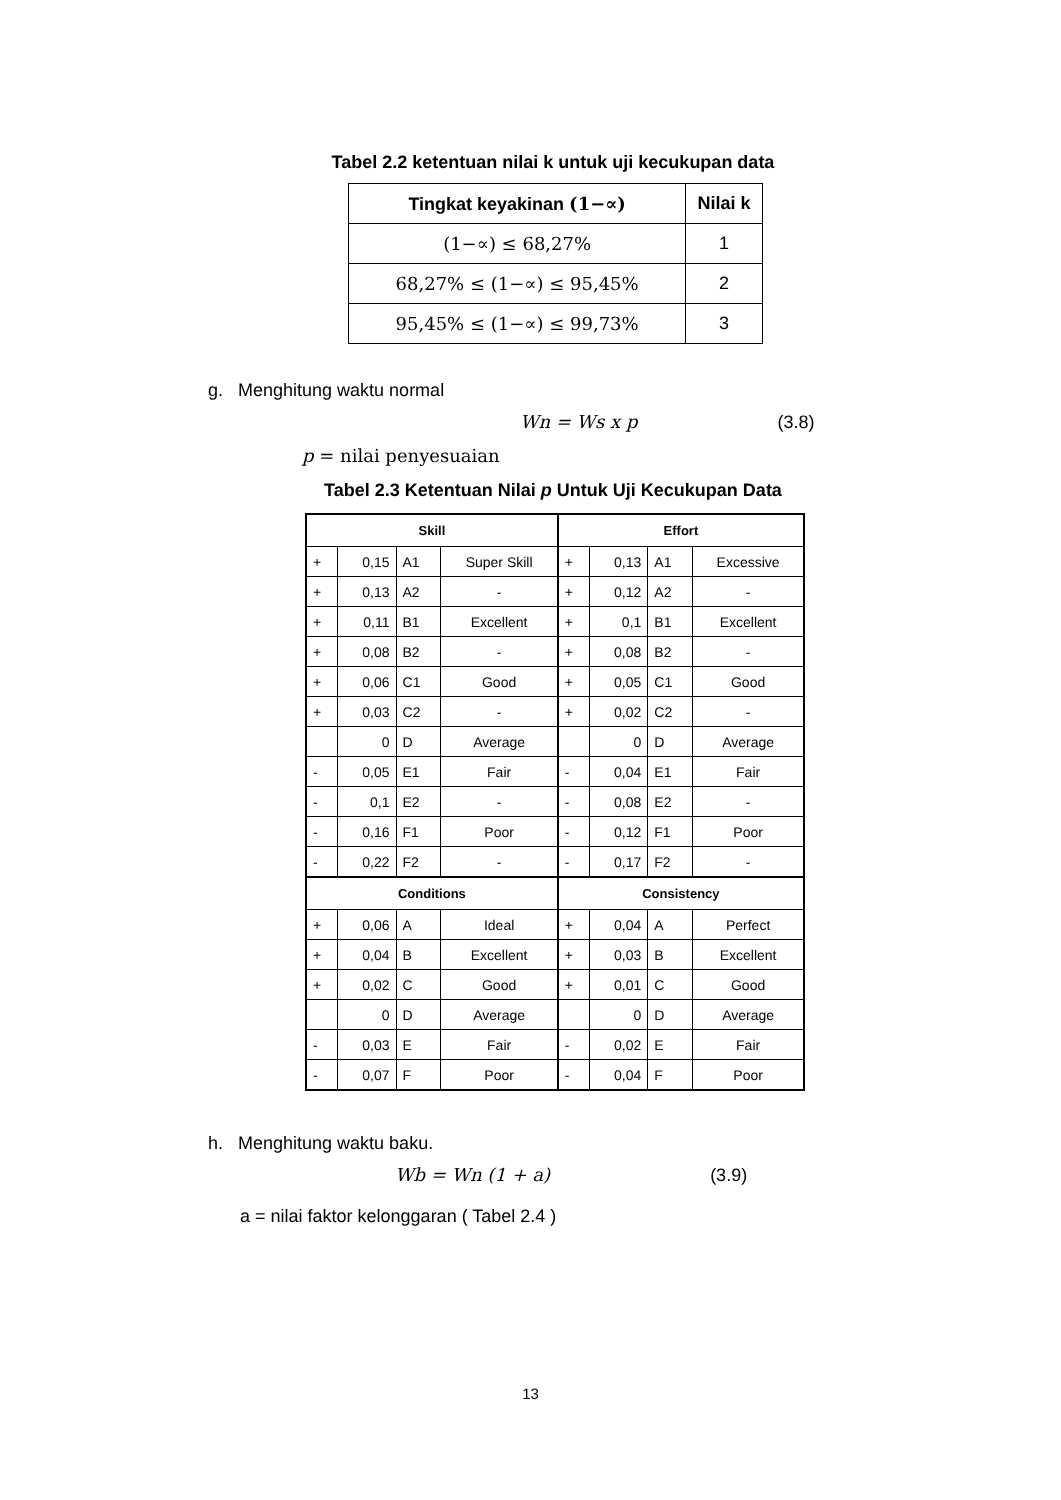Tabel 2.2 ketentuan nilai k untuk uji kecukupan data
| Tingkat keyakinan (1−∝) | Nilai k |
| --- | --- |
| (1−∝) ≤ 68,27% | 1 |
| 68,27% ≤ (1−∝) ≤ 95,45% | 2 |
| 95,45% ≤ (1−∝) ≤ 99,73% | 3 |
g. Menghitung waktu normal
Wn = Ws x p (3.8)
p = nilai penyesuaian
Tabel 2.3 Ketentuan Nilai p Untuk Uji Kecukupan Data
| Skill | | | | Effort | | | |
| --- | --- | --- | --- | --- | --- | --- | --- |
| + | 0,15 | A1 | Super Skill | + | 0,13 | A1 | Excessive |
| + | 0,13 | A2 | - | + | 0,12 | A2 | - |
| + | 0,11 | B1 | Excellent | + | 0,1 | B1 | Excellent |
| + | 0,08 | B2 | - | + | 0,08 | B2 | - |
| + | 0,06 | C1 | Good | + | 0,05 | C1 | Good |
| + | 0,03 | C2 | - | + | 0,02 | C2 | - |
| | 0 | D | Average | | 0 | D | Average |
| - | 0,05 | E1 | Fair | - | 0,04 | E1 | Fair |
| - | 0,1 | E2 | - | - | 0,08 | E2 | - |
| - | 0,16 | F1 | Poor | - | 0,12 | F1 | Poor |
| - | 0,22 | F2 | - | - | 0,17 | F2 | - |
| Conditions | | | | Consistency | | | |
| + | 0,06 | A | Ideal | + | 0,04 | A | Perfect |
| + | 0,04 | B | Excellent | + | 0,03 | B | Excellent |
| + | 0,02 | C | Good | + | 0,01 | C | Good |
| | 0 | D | Average | | 0 | D | Average |
| - | 0,03 | E | Fair | - | 0,02 | E | Fair |
| - | 0,07 | F | Poor | - | 0,04 | F | Poor |
h. Menghitung waktu baku.
Wb = Wn (1 + a) (3.9)
a = nilai faktor kelonggaran ( Tabel 2.4 )
13